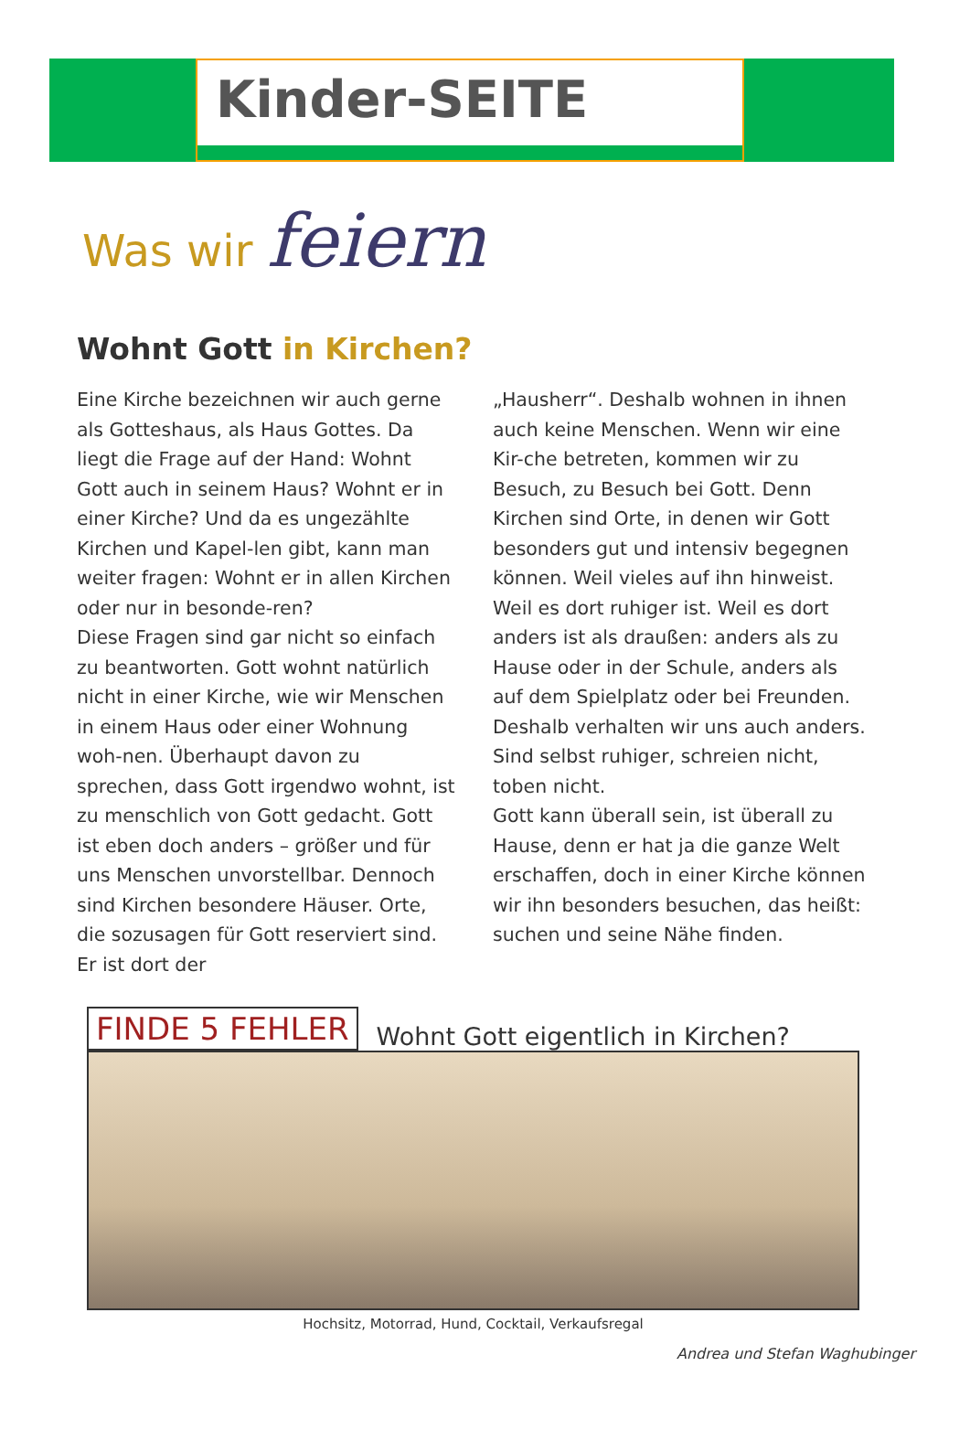Kinder-SEITE
Was wir feiern
Wohnt Gott in Kirchen?
Eine Kirche bezeichnen wir auch gerne als Gotteshaus, als Haus Gottes. Da liegt die Frage auf der Hand: Wohnt Gott auch in seinem Haus? Wohnt er in einer Kirche? Und da es ungezählte Kirchen und Kapel-len gibt, kann man weiter fragen: Wohnt er in allen Kirchen oder nur in besonde-ren?
Diese Fragen sind gar nicht so einfach zu beantworten. Gott wohnt natürlich nicht in einer Kirche, wie wir Menschen in einem Haus oder einer Wohnung woh-nen. Überhaupt davon zu sprechen, dass Gott irgendwo wohnt, ist zu menschlich von Gott gedacht. Gott ist eben doch anders – größer und für uns Menschen unvorstellbar. Dennoch sind Kirchen besondere Häuser. Orte, die sozusagen für Gott reserviert sind. Er ist dort der
„Hausherr“. Deshalb wohnen in ihnen auch keine Menschen. Wenn wir eine Kir-che betreten, kommen wir zu Besuch, zu Besuch bei Gott. Denn Kirchen sind Orte, in denen wir Gott besonders gut und intensiv begegnen können. Weil vieles auf ihn hinweist. Weil es dort ruhiger ist. Weil es dort anders ist als draußen: anders als zu Hause oder in der Schule, anders als auf dem Spielplatz oder bei Freunden. Deshalb verhalten wir uns auch anders. Sind selbst ruhiger, schreien nicht, toben nicht.
Gott kann überall sein, ist überall zu Hause, denn er hat ja die ganze Welt erschaffen, doch in einer Kirche können wir ihn besonders besuchen, das heißt: suchen und seine Nähe finden.
FINDE 5 FEHLER Wohnt Gott eigentlich in Kirchen?
Hochsitz, Motorrad, Hund, Cocktail, Verkaufsregal
Andrea und Stefan Waghubinger